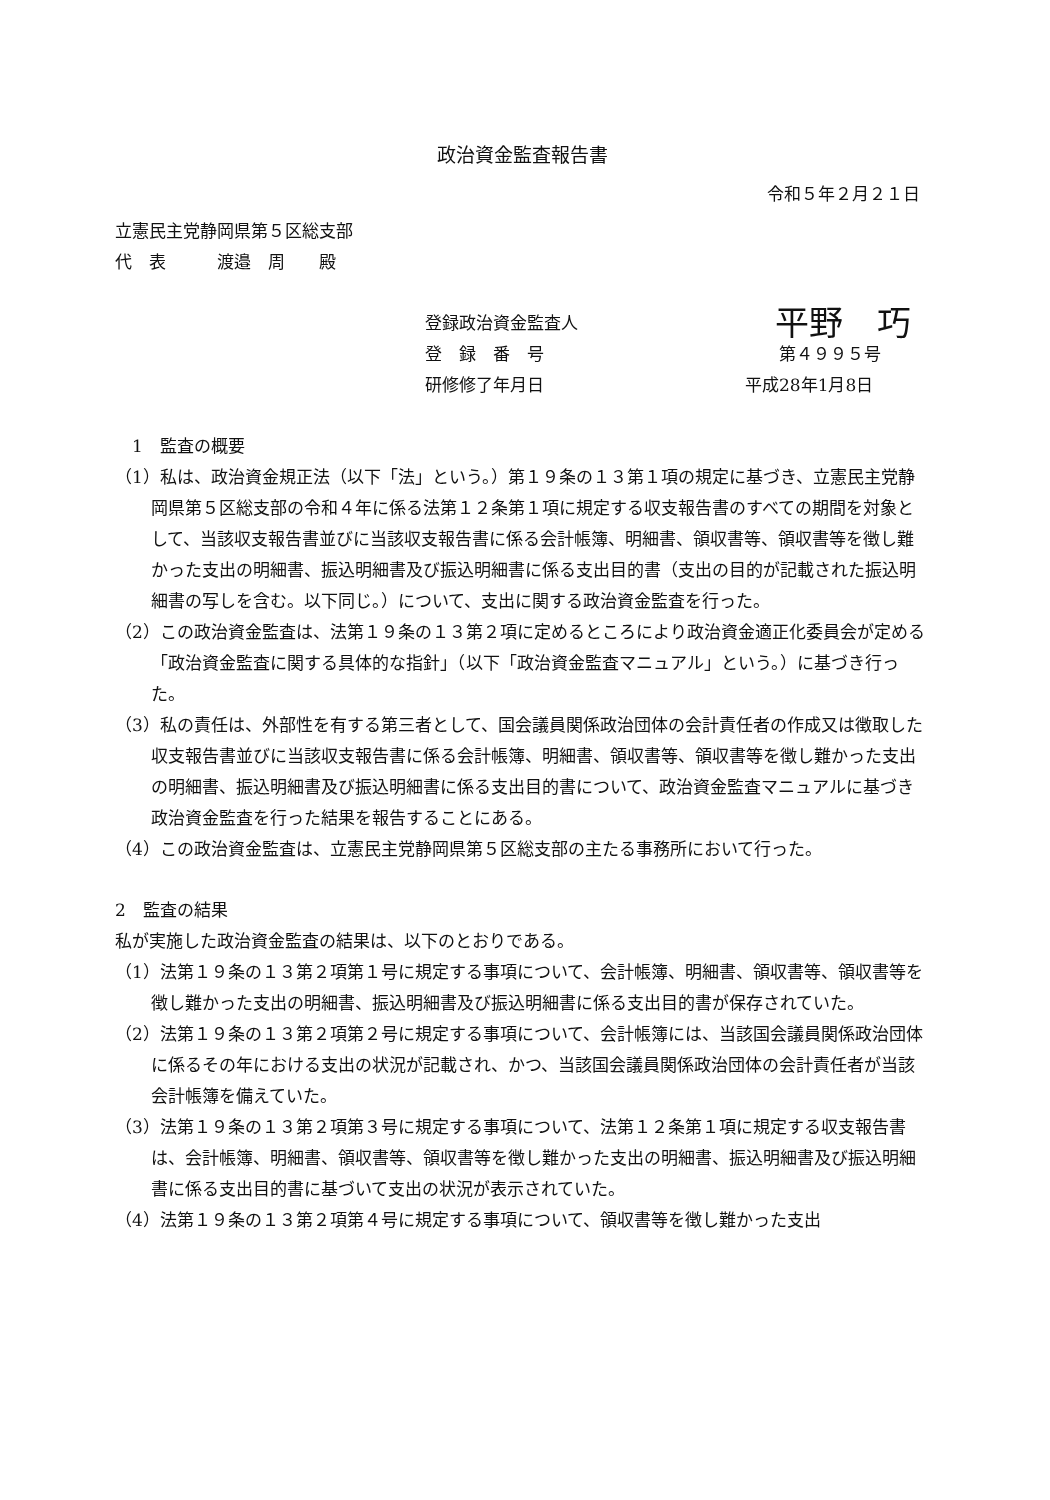政治資金監査報告書
令和５年２月２１日
立憲民主党静岡県第５区総支部
代　表　　　渡邉　周　　殿
登録政治資金監査人 平野　巧
登　録　番　号　　第４９９５号
研修修了年月日 平成28年1月8日
　1　監査の概要
（1）私は、政治資金規正法（以下「法」という。）第１９条の１３第１項の規定に基づき、立憲民主党静岡県第５区総支部の令和４年に係る法第１２条第１項に規定する収支報告書のすべての期間を対象として、当該収支報告書並びに当該収支報告書に係る会計帳簿、明細書、領収書等、領収書等を徴し難かった支出の明細書、振込明細書及び振込明細書に係る支出目的書（支出の目的が記載された振込明細書の写しを含む。以下同じ。）について、支出に関する政治資金監査を行った。
（2）この政治資金監査は、法第１９条の１３第２項に定めるところにより政治資金適正化委員会が定める「政治資金監査に関する具体的な指針」（以下「政治資金監査マニュアル」という。）に基づき行った。
（3）私の責任は、外部性を有する第三者として、国会議員関係政治団体の会計責任者の作成又は徴取した収支報告書並びに当該収支報告書に係る会計帳簿、明細書、領収書等、領収書等を徴し難かった支出の明細書、振込明細書及び振込明細書に係る支出目的書について、政治資金監査マニュアルに基づき政治資金監査を行った結果を報告することにある。
（4）この政治資金監査は、立憲民主党静岡県第５区総支部の主たる事務所において行った。
2　監査の結果
私が実施した政治資金監査の結果は、以下のとおりである。
（1）法第１９条の１３第２項第１号に規定する事項について、会計帳簿、明細書、領収書等、領収書等を徴し難かった支出の明細書、振込明細書及び振込明細書に係る支出目的書が保存されていた。
（2）法第１９条の１３第２項第２号に規定する事項について、会計帳簿には、当該国会議員関係政治団体に係るその年における支出の状況が記載され、かつ、当該国会議員関係政治団体の会計責任者が当該会計帳簿を備えていた。
（3）法第１９条の１３第２項第３号に規定する事項について、法第１２条第１項に規定する収支報告書は、会計帳簿、明細書、領収書等、領収書等を徴し難かった支出の明細書、振込明細書及び振込明細書に係る支出目的書に基づいて支出の状況が表示されていた。
（4）法第１９条の１３第２項第４号に規定する事項について、領収書等を徴し難かった支出